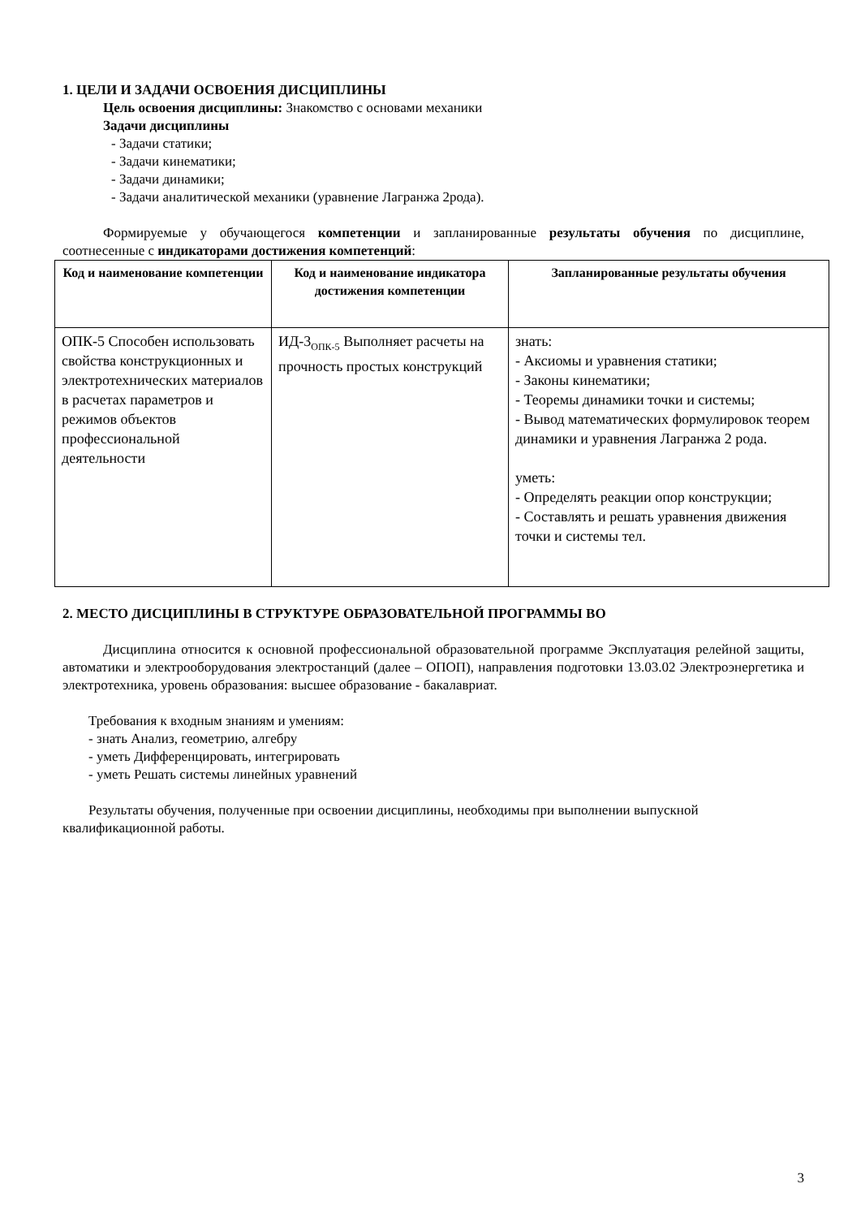1. ЦЕЛИ И ЗАДАЧИ ОСВОЕНИЯ ДИСЦИПЛИНЫ
Цель освоения дисциплины: Знакомство с основами механики
Задачи дисциплины
- Задачи статики;
- Задачи кинематики;
- Задачи динамики;
- Задачи аналитической механики (уравнение Лагранжа 2рода).
Формируемые у обучающегося компетенции и запланированные результаты обучения по дисциплине, соотнесенные с индикаторами достижения компетенций:
| Код и наименование компетенции | Код и наименование индикатора достижения компетенции | Запланированные результаты обучения |
| --- | --- | --- |
| ОПК-5 Способен использовать свойства конструкционных и электротехнических материалов в расчетах параметров и режимов объектов профессиональной деятельности | ИД-3<sub>ОПК-5</sub> Выполняет расчеты на прочность простых конструкций | знать: - Аксиомы и уравнения статики; - Законы кинематики; - Теоремы динамики точки и системы; - Вывод математических формулировок теорем динамики и уравнения Лагранжа 2 рода. уметь: - Определять реакции опор конструкции; - Составлять и решать уравнения движения точки и системы тел. |
2. МЕСТО ДИСЦИПЛИНЫ В СТРУКТУРЕ ОБРАЗОВАТЕЛЬНОЙ ПРОГРАММЫ ВО
Дисциплина относится к основной профессиональной образовательной программе Эксплуатация релейной защиты, автоматики и электрооборудования электростанций (далее – ОПОП), направления подготовки 13.03.02 Электроэнергетика и электротехника, уровень образования: высшее образование - бакалавриат.
Требования к входным знаниям и умениям:
- знать Анализ, геометрию, алгебру
- уметь Дифференцировать, интегрировать
- уметь Решать системы линейных уравнений
Результаты обучения, полученные при освоении дисциплины, необходимы при выполнении выпускной квалификационной работы.
3